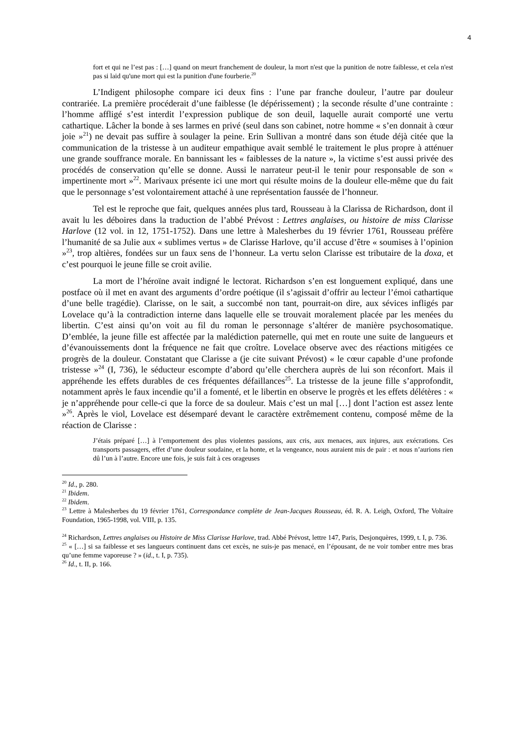4
fort et qui ne l’est pas : […] quand on meurt franchement de douleur, la mort n'est que la punition de notre faiblesse, et cela n'est pas si laid qu'une mort qui est la punition d'une fourberie.<sup>20</sup>
L’Indigent philosophe compare ici deux fins : l’une par franche douleur, l’autre par douleur contrariée. La première procéderait d’une faiblesse (le dépérissement) ; la seconde résulte d’une contrainte : l’homme affligé s’est interdit l’expression publique de son deuil, laquelle aurait comporté une vertu cathartique. Lâcher la bonde à ses larmes en privé (seul dans son cabinet, notre homme « s’en donnait à cœur joie »<sup>21</sup>) ne devait pas suffire à soulager la peine. Erin Sullivan a montré dans son étude déjà citée que la communication de la tristesse à un auditeur empathique avait semblé le traitement le plus propre à atténuer une grande souffrance morale. En bannissant les « faiblesses de la nature », la victime s’est aussi privée des procédés de conservation qu’elle se donne. Aussi le narrateur peut-il le tenir pour responsable de son « impertinente mort »<sup>22</sup>. Marivaux présente ici une mort qui résulte moins de la douleur elle-même que du fait que le personnage s’est volontairement attaché à une représentation faussée de l’honneur.
Tel est le reproche que fait, quelques années plus tard, Rousseau à la Clarissa de Richardson, dont il avait lu les déboires dans la traduction de l’abbé Prévost : Lettres anglaises, ou histoire de miss Clarisse Harlove (12 vol. in 12, 1751-1752). Dans une lettre à Malesherbes du 19 février 1761, Rousseau préfère l’humanité de sa Julie aux « sublimes vertus » de Clarisse Harlove, qu’il accuse d’être « soumises à l’opinion »<sup>23</sup>, trop altières, fondées sur un faux sens de l’honneur. La vertu selon Clarisse est tributaire de la doxa, et c’est pourquoi le jeune fille se croit avilie.
La mort de l’héroïne avait indigné le lectorat. Richardson s’en est longuement expliqué, dans une postface où il met en avant des arguments d’ordre poétique (il s’agissait d’offrir au lecteur l’émoi cathartique d’une belle tragédie). Clarisse, on le sait, a succombé non tant, pourrait-on dire, aux sévices infligés par Lovelace qu’à la contradiction interne dans laquelle elle se trouvait moralement placée par les menées du libertin. C’est ainsi qu’on voit au fil du roman le personnage s’altérer de manière psychosomatique. D’emblée, la jeune fille est affectée par la malédiction paternelle, qui met en route une suite de langueurs et d’évanouissements dont la fréquence ne fait que croître. Lovelace observe avec des réactions mitigées ce progrès de la douleur. Constatant que Clarisse a (je cite suivant Prévost) « le cœur capable d’une profonde tristesse »<sup>24</sup> (I, 736), le séducteur escompte d’abord qu’elle cherchera auprès de lui son réconfort. Mais il appréhende les effets durables de ces fréquentes défaillances<sup>25</sup>. La tristesse de la jeune fille s’approfondit, notamment après le faux incendie qu’il a fomenté, et le libertin en observe le progrès et les effets délétères : « je n’appréhende pour celle-ci que la force de sa douleur. Mais c’est un mal […] dont l’action est assez lente »<sup>26</sup>. Après le viol, Lovelace est désemparé devant le caractère extrêmement contenu, composé même de la réaction de Clarisse :
J’étais préparé […] à l’emportement des plus violentes passions, aux cris, aux menaces, aux injures, aux exécrations. Ces transports passagers, effet d’une douleur soudaine, et la honte, et la vengeance, nous auraient mis de pair : et nous n’aurions rien dû l’un à l’autre. Encore une fois, je suis fait à ces orageuses
<sup>20</sup> Id., p. 280.
<sup>21</sup> Ibidem.
<sup>22</sup> Ibidem.
<sup>23</sup> Lettre à Malesherbes du 19 février 1761, Correspondance complète de Jean-Jacques Rousseau, éd. R. A. Leigh, Oxford, The Voltaire Foundation, 1965-1998, vol. VIII, p. 135.
<sup>24</sup> Richardson, Lettres anglaises ou Histoire de Miss Clarisse Harlove, trad. Abbé Prévost, lettre 147, Paris, Desjonquères, 1999, t. I, p. 736.
<sup>25</sup> « […] si sa faiblesse et ses langueurs continuent dans cet excès, ne suis-je pas menacé, en l’épousant, de ne voir tomber entre mes bras qu’une femme vaporeuse ? » (id., t. I, p. 735).
<sup>26</sup> Id., t. II, p. 166.